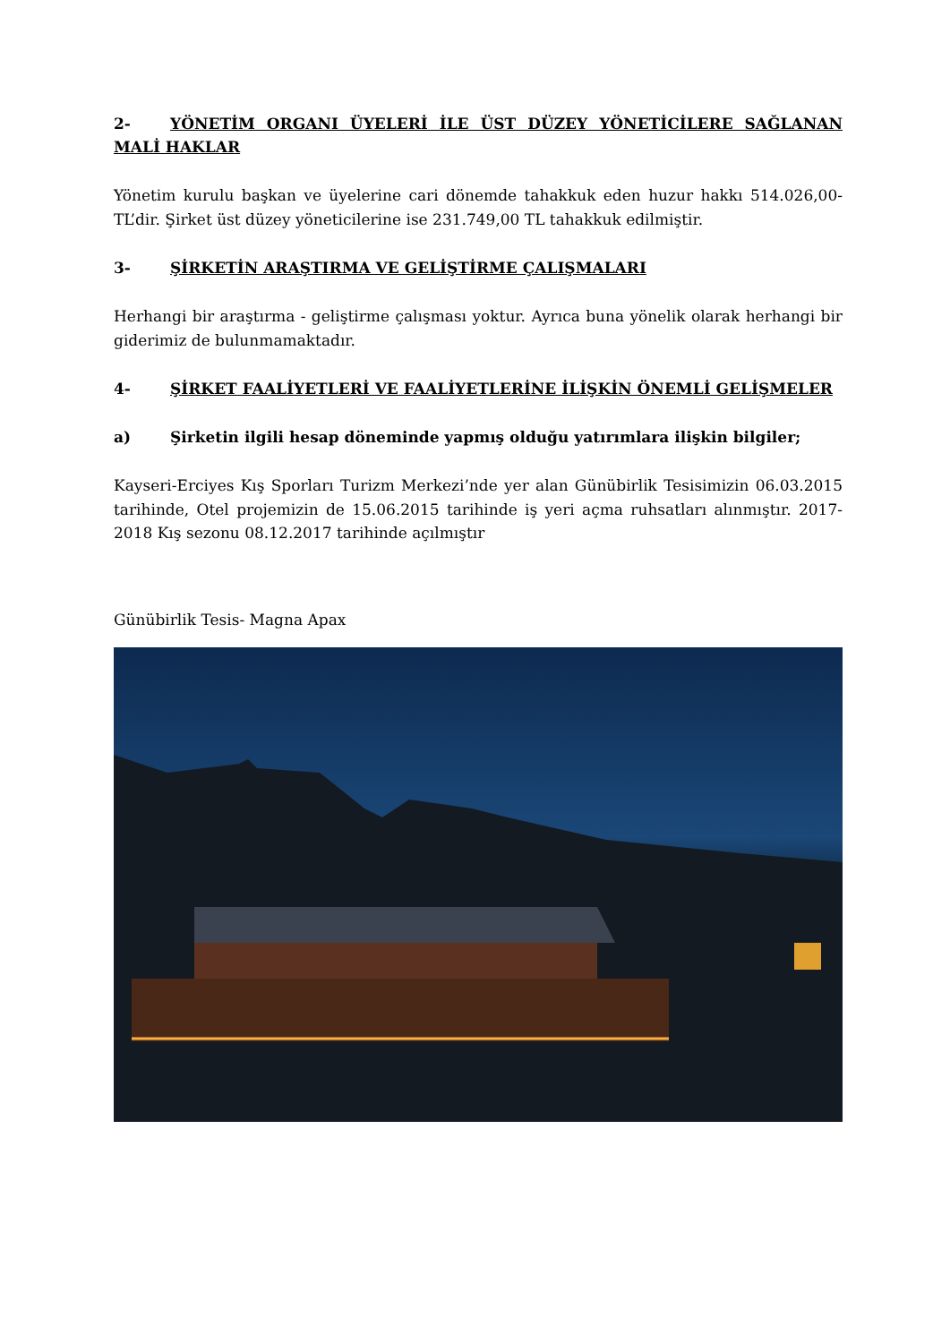2- YÖNETİM ORGANI ÜYELERİ İLE ÜST DÜZEY YÖNETİCİLERE SAĞLANAN MALİ HAKLAR
Yönetim kurulu başkan ve üyelerine cari dönemde tahakkuk eden huzur hakkı 514.026,00-TL’dir. Şirket üst düzey yöneticilerine ise 231.749,00 TL tahakkuk edilmiştir.
3- ŞİRKETİN ARAŞTIRMA VE GELİŞTİRME ÇALIŞMALARI
Herhangi bir araştırma - geliştirme çalışması yoktur. Ayrıca buna yönelik olarak herhangi bir giderimiz de bulunmamaktadır.
4- ŞİRKET FAALİYETLERİ VE FAALİYETLERİNE İLİŞKİN ÖNEMLİ GELİŞMELER
a) Şirketin ilgili hesap döneminde yapmış olduğu yatırımlara ilişkin bilgiler;
Kayseri-Erciyes Kış Sporları Turizm Merkezi’nde yer alan Günübirlik Tesisimizin 06.03.2015 tarihinde, Otel projemizin de 15.06.2015 tarihinde iş yeri açma ruhsatları alınmıştır. 2017-2018 Kış sezonu 08.12.2017 tarihinde açılmıştır
Günübirlik Tesis- Magna Apax